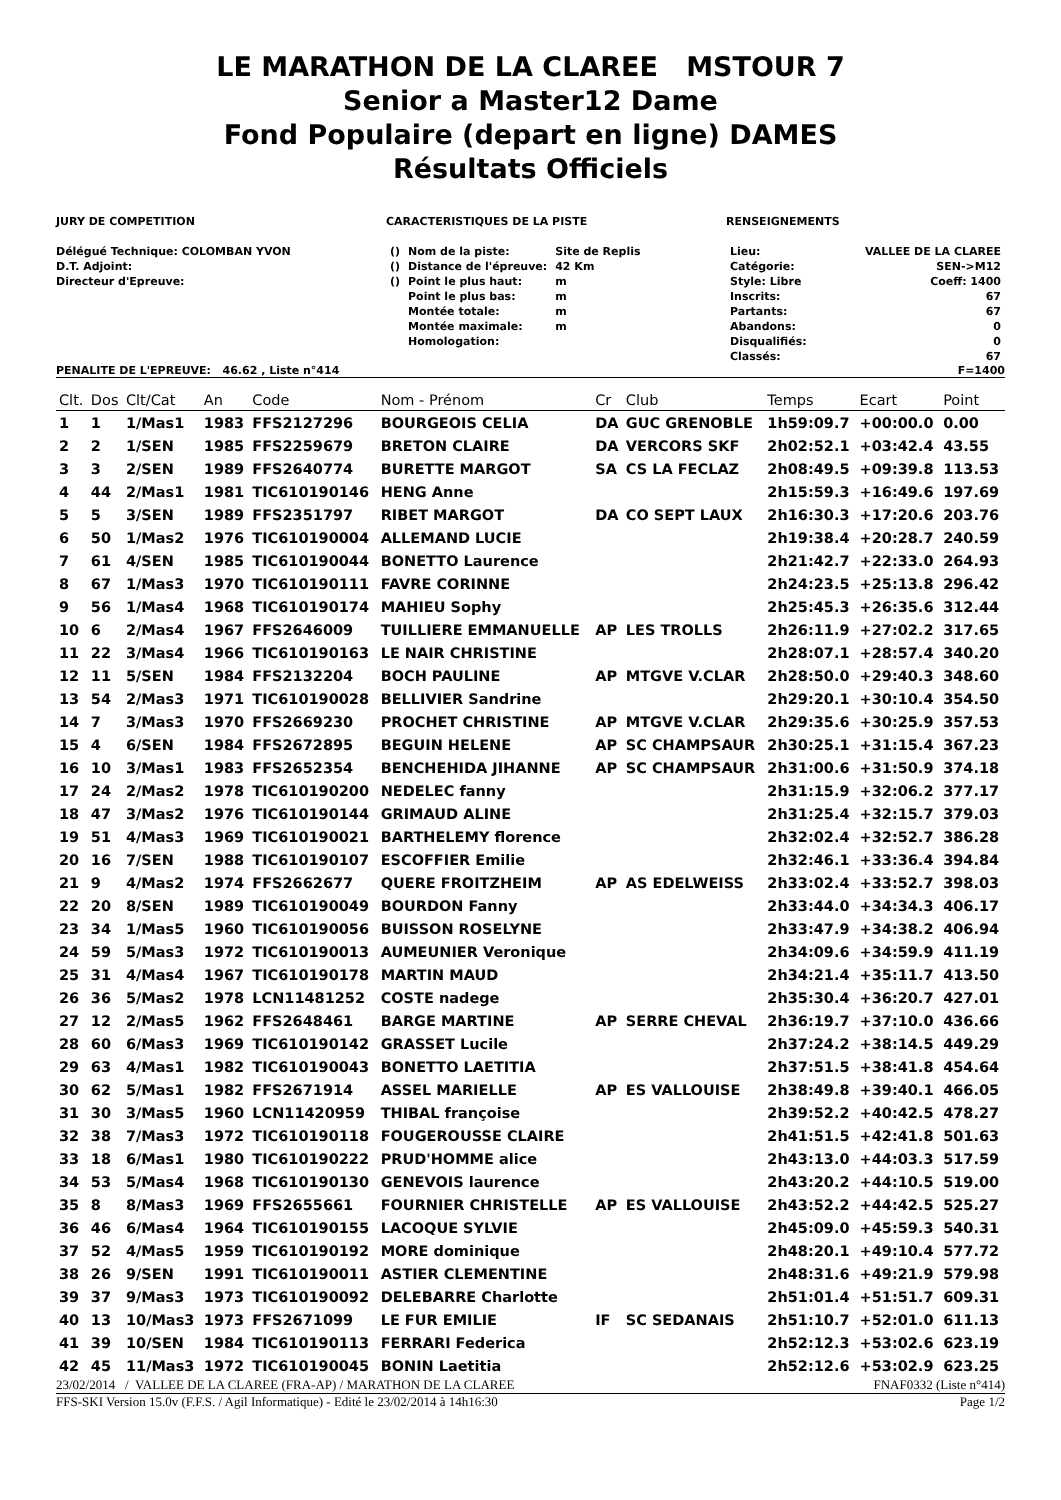LE MARATHON DE LA CLAREE MSTOUR 7
Senior a Master12 Dame
Fond Populaire (depart en ligne) DAMES
Résultats Officiels
JURY DE COMPETITION
Délégué Technique: COLOMBAN YVON
D.T. Adjoint:
Directeur d'Epreuve:
CARACTERISTIQUES DE LA PISTE
| () | Nom de la piste: | Site de Replis |
| () | Distance de l'épreuve: | 42 Km |
| () | Point le plus haut: | m |
| | Point le plus bas: | m |
| | Montée totale: | m |
| | Montée maximale: | m |
| | Homologation: | |
RENSEIGNEMENTS
| Lieu: | VALLEE DE LA CLAREE |
| Catégorie: | SEN->M12 |
| Style: Libre | Coeff: 1400 |
| Inscrits: | 67 |
| Partants: | 67 |
| Abandons: | 0 |
| Disqualifiés: | 0 |
| Classés: | 67 |
PENALITE DE L'EPREUVE: 46.62 , Liste n°414 F=1400
| Clt. | Dos | Clt/Cat | An | Code | Nom - Prénom | Cr | Club | Temps | Ecart | Point |
| --- | --- | --- | --- | --- | --- | --- | --- | --- | --- | --- |
| 1 | 1 | 1/Mas1 | 1983 | FFS2127296 | BOURGEOIS CELIA | DA | GUC GRENOBLE | 1h59:09.7 | +00:00.0 | 0.00 |
| 2 | 2 | 1/SEN | 1985 | FFS2259679 | BRETON CLAIRE | DA | VERCORS SKF | 2h02:52.1 | +03:42.4 | 43.55 |
| 3 | 3 | 2/SEN | 1989 | FFS2640774 | BURETTE MARGOT | SA | CS LA FECLAZ | 2h08:49.5 | +09:39.8 | 113.53 |
| 4 | 44 | 2/Mas1 | 1981 | TIC610190146 | HENG Anne | | | 2h15:59.3 | +16:49.6 | 197.69 |
| 5 | 5 | 3/SEN | 1989 | FFS2351797 | RIBET MARGOT | DA | CO SEPT LAUX | 2h16:30.3 | +17:20.6 | 203.76 |
| 6 | 50 | 1/Mas2 | 1976 | TIC610190004 | ALLEMAND LUCIE | | | 2h19:38.4 | +20:28.7 | 240.59 |
| 7 | 61 | 4/SEN | 1985 | TIC610190044 | BONETTO Laurence | | | 2h21:42.7 | +22:33.0 | 264.93 |
| 8 | 67 | 1/Mas3 | 1970 | TIC610190111 | FAVRE CORINNE | | | 2h24:23.5 | +25:13.8 | 296.42 |
| 9 | 56 | 1/Mas4 | 1968 | TIC610190174 | MAHIEU Sophy | | | 2h25:45.3 | +26:35.6 | 312.44 |
| 10 | 6 | 2/Mas4 | 1967 | FFS2646009 | TUILLIERE EMMANUELLE | AP | LES TROLLS | 2h26:11.9 | +27:02.2 | 317.65 |
| 11 | 22 | 3/Mas4 | 1966 | TIC610190163 | LE NAIR CHRISTINE | | | 2h28:07.1 | +28:57.4 | 340.20 |
| 12 | 11 | 5/SEN | 1984 | FFS2132204 | BOCH PAULINE | AP | MTGVE V.CLAR | 2h28:50.0 | +29:40.3 | 348.60 |
| 13 | 54 | 2/Mas3 | 1971 | TIC610190028 | BELLIVIER Sandrine | | | 2h29:20.1 | +30:10.4 | 354.50 |
| 14 | 7 | 3/Mas3 | 1970 | FFS2669230 | PROCHET CHRISTINE | AP | MTGVE V.CLAR | 2h29:35.6 | +30:25.9 | 357.53 |
| 15 | 4 | 6/SEN | 1984 | FFS2672895 | BEGUIN HELENE | AP | SC CHAMPSAUR | 2h30:25.1 | +31:15.4 | 367.23 |
| 16 | 10 | 3/Mas1 | 1983 | FFS2652354 | BENCHEHIDA JIHANNE | AP | SC CHAMPSAUR | 2h31:00.6 | +31:50.9 | 374.18 |
| 17 | 24 | 2/Mas2 | 1978 | TIC610190200 | NEDELEC fanny | | | 2h31:15.9 | +32:06.2 | 377.17 |
| 18 | 47 | 3/Mas2 | 1976 | TIC610190144 | GRIMAUD ALINE | | | 2h31:25.4 | +32:15.7 | 379.03 |
| 19 | 51 | 4/Mas3 | 1969 | TIC610190021 | BARTHELEMY florence | | | 2h32:02.4 | +32:52.7 | 386.28 |
| 20 | 16 | 7/SEN | 1988 | TIC610190107 | ESCOFFIER Emilie | | | 2h32:46.1 | +33:36.4 | 394.84 |
| 21 | 9 | 4/Mas2 | 1974 | FFS2662677 | QUERE FROITZHEIM | AP | AS EDELWEISS | 2h33:02.4 | +33:52.7 | 398.03 |
| 22 | 20 | 8/SEN | 1989 | TIC610190049 | BOURDON Fanny | | | 2h33:44.0 | +34:34.3 | 406.17 |
| 23 | 34 | 1/Mas5 | 1960 | TIC610190056 | BUISSON ROSELYNE | | | 2h33:47.9 | +34:38.2 | 406.94 |
| 24 | 59 | 5/Mas3 | 1972 | TIC610190013 | AUMEUNIER Veronique | | | 2h34:09.6 | +34:59.9 | 411.19 |
| 25 | 31 | 4/Mas4 | 1967 | TIC610190178 | MARTIN MAUD | | | 2h34:21.4 | +35:11.7 | 413.50 |
| 26 | 36 | 5/Mas2 | 1978 | LCN11481252 | COSTE nadege | | | 2h35:30.4 | +36:20.7 | 427.01 |
| 27 | 12 | 2/Mas5 | 1962 | FFS2648461 | BARGE MARTINE | AP | SERRE CHEVAL | 2h36:19.7 | +37:10.0 | 436.66 |
| 28 | 60 | 6/Mas3 | 1969 | TIC610190142 | GRASSET Lucile | | | 2h37:24.2 | +38:14.5 | 449.29 |
| 29 | 63 | 4/Mas1 | 1982 | TIC610190043 | BONETTO LAETITIA | | | 2h37:51.5 | +38:41.8 | 454.64 |
| 30 | 62 | 5/Mas1 | 1982 | FFS2671914 | ASSEL MARIELLE | AP | ES VALLOUISE | 2h38:49.8 | +39:40.1 | 466.05 |
| 31 | 30 | 3/Mas5 | 1960 | LCN11420959 | THIBAL françoise | | | 2h39:52.2 | +40:42.5 | 478.27 |
| 32 | 38 | 7/Mas3 | 1972 | TIC610190118 | FOUGEROUSSE CLAIRE | | | 2h41:51.5 | +42:41.8 | 501.63 |
| 33 | 18 | 6/Mas1 | 1980 | TIC610190222 | PRUD'HOMME alice | | | 2h43:13.0 | +44:03.3 | 517.59 |
| 34 | 53 | 5/Mas4 | 1968 | TIC610190130 | GENEVOIS laurence | | | 2h43:20.2 | +44:10.5 | 519.00 |
| 35 | 8 | 8/Mas3 | 1969 | FFS2655661 | FOURNIER CHRISTELLE | AP | ES VALLOUISE | 2h43:52.2 | +44:42.5 | 525.27 |
| 36 | 46 | 6/Mas4 | 1964 | TIC610190155 | LACOQUE SYLVIE | | | 2h45:09.0 | +45:59.3 | 540.31 |
| 37 | 52 | 4/Mas5 | 1959 | TIC610190192 | MORE dominique | | | 2h48:20.1 | +49:10.4 | 577.72 |
| 38 | 26 | 9/SEN | 1991 | TIC610190011 | ASTIER CLEMENTINE | | | 2h48:31.6 | +49:21.9 | 579.98 |
| 39 | 37 | 9/Mas3 | 1973 | TIC610190092 | DELEBARRE Charlotte | | | 2h51:01.4 | +51:51.7 | 609.31 |
| 40 | 13 | 10/Mas3 | 1973 | FFS2671099 | LE FUR EMILIE | IF | SC SEDANAIS | 2h51:10.7 | +52:01.0 | 611.13 |
| 41 | 39 | 10/SEN | 1984 | TIC610190113 | FERRARI Federica | | | 2h52:12.3 | +53:02.6 | 623.19 |
| 42 | 45 | 11/Mas3 | 1972 | TIC610190045 | BONIN Laetitia | | | 2h52:12.6 | +53:02.9 | 623.25 |
23/02/2014 / VALLEE DE LA CLAREE (FRA-AP) / MARATHON DE LA CLAREE FNAF0332 (Liste n°414)
FFS-SKI Version 15.0v (F.F.S. / Agil Informatique) - Edité le 23/02/2014 à 14h16:30 Page 1/2